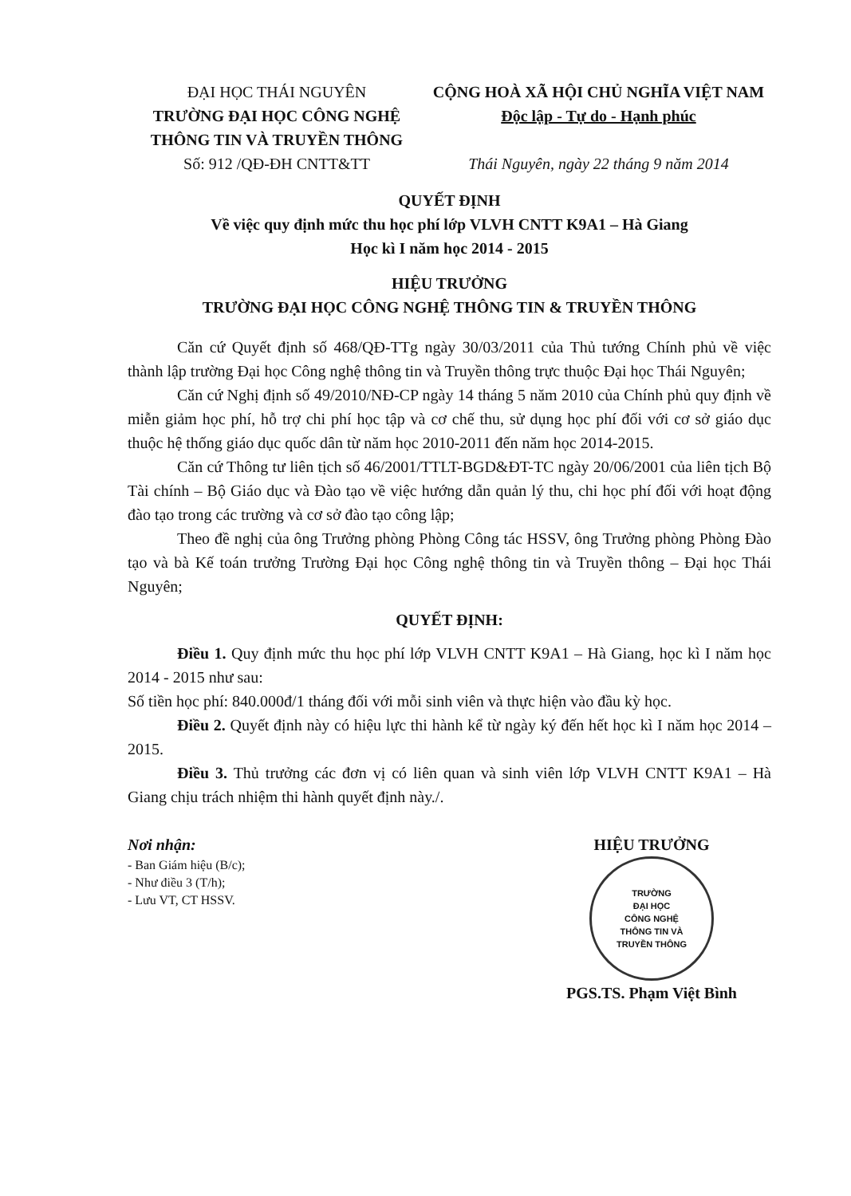ĐẠI HỌC THÁI NGUYÊN
TRƯỜNG ĐẠI HỌC CÔNG NGHỆ THÔNG TIN VÀ TRUYỀN THÔNG
Số: 912 /QĐ-ĐH CNTT&TT
CỘNG HOÀ XÃ HỘI CHỦ NGHĨA VIỆT NAM
Độc lập - Tự do - Hạnh phúc
Thái Nguyên, ngày 22 tháng 9 năm 2014
QUYẾT ĐỊNH
Về việc quy định mức thu học phí lớp VLVH CNTT K9A1 – Hà Giang
Học kì I năm học 2014 - 2015
HIỆU TRƯỞNG
TRƯỜNG ĐẠI HỌC CÔNG NGHỆ THÔNG TIN & TRUYỀN THÔNG
Căn cứ Quyết định số 468/QĐ-TTg ngày 30/03/2011 của Thủ tướng Chính phủ về việc thành lập trường Đại học Công nghệ thông tin và Truyền thông trực thuộc Đại học Thái Nguyên;
Căn cứ Nghị định số 49/2010/NĐ-CP ngày 14 tháng 5 năm 2010 của Chính phủ quy định về miễn giảm học phí, hỗ trợ chi phí học tập và cơ chế thu, sử dụng học phí đối với cơ sở giáo dục thuộc hệ thống giáo dục quốc dân từ năm học 2010-2011 đến năm học 2014-2015.
Căn cứ Thông tư liên tịch số 46/2001/TTLT-BGD&ĐT-TC ngày 20/06/2001 của liên tịch Bộ Tài chính – Bộ Giáo dục và Đào tạo về việc hướng dẫn quản lý thu, chi học phí đối với hoạt động đào tạo trong các trường và cơ sở đào tạo công lập;
Theo đề nghị của ông Trưởng phòng Phòng Công tác HSSV, ông Trưởng phòng Phòng Đào tạo và bà Kế toán trưởng Trường Đại học Công nghệ thông tin và Truyền thông – Đại học Thái Nguyên;
QUYẾT ĐỊNH:
Điều 1. Quy định mức thu học phí lớp VLVH CNTT K9A1 – Hà Giang, học kì I năm học 2014 - 2015 như sau:
Số tiền học phí: 840.000đ/1 tháng đối với mỗi sinh viên và thực hiện vào đầu kỳ học.
Điều 2. Quyết định này có hiệu lực thi hành kể từ ngày ký đến hết học kì I năm học 2014 – 2015.
Điều 3. Thủ trưởng các đơn vị có liên quan và sinh viên lớp VLVH CNTT K9A1 – Hà Giang chịu trách nhiệm thi hành quyết định này./.
Nơi nhận:
- Ban Giám hiệu (B/c);
- Như điều 3 (T/h);
- Lưu VT, CT HSSV.
HIỆU TRƯỞNG
TRƯỜNG
ĐẠI HỌC
CÔNG NGHỆ
THÔNG TIN VÀ
TRUYỀN THÔNG
PGS.TS. Phạm Việt Bình